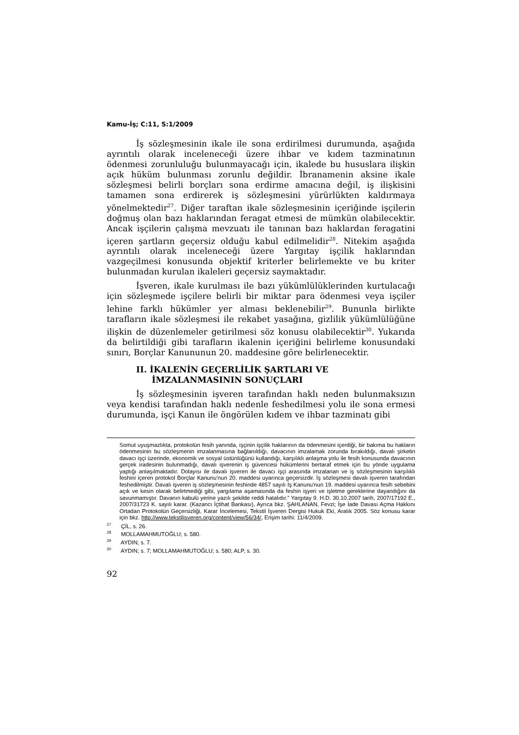Kamu-İş; C:11, S:1/2009
İş sözleşmesinin ikale ile sona erdirilmesi durumunda, aşağıda ayrıntılı olarak inceleneceği üzere ihbar ve kıdem tazminatının ödenmesi zorunluluğu bulunmayacağı için, ikalede bu hususlara ilişkin açık hüküm bulunması zorunlu değildir. İbranamenin aksine ikale sözleşmesi belirli borçları sona erdirme amacına değil, iş ilişkisini tamamen sona erdirerek iş sözleşmesini yürürlükten kaldırmaya yönelmektedir<sup>27</sup>. Diğer taraftan ikale sözleşmesinin içeriğinde işçilerin doğmuş olan bazı haklarından feragat etmesi de mümkün olabilecektir. Ancak işçilerin çalışma mevzuatı ile tanınan bazı haklardan feragatini içeren şartların geçersiz olduğu kabul edilmelidir<sup>28</sup>. Nitekim aşağıda ayrıntılı olarak inceleneceği üzere Yargıtay işçilik haklarından vazgeçilmesi konusunda objektif kriterler belirlemekte ve bu kriter bulunmadan kurulan ikaleleri geçersiz saymaktadır.
İşveren, ikale kurulması ile bazı yükümlülüklerinden kurtulacağı için sözleşmede işçilere belirli bir miktar para ödenmesi veya işçiler lehine farklı hükümler yer alması beklenebilir<sup>29</sup>. Bununla birlikte tarafların ikale sözleşmesi ile rekabet yasağına, gizlilik yükümlülüğüne ilişkin de düzenlemeler getirilmesi söz konusu olabilecektir<sup>30</sup>. Yukarıda da belirtildiği gibi tarafların ikalenin içeriğini belirleme konusundaki sınırı, Borçlar Kanununun 20. maddesine göre belirlenecektir.
II. İKALENİN GEÇERLİLİK ŞARTLARI VE İMZALANMASININ SONUÇLARI
İş sözleşmesinin işveren tarafından haklı neden bulunmaksızın veya kendisi tarafından haklı nedenle feshedilmesi yolu ile sona ermesi durumunda, işçi Kanun ile öngörülen kıdem ve ihbar tazminatı gibi
Somut uyuşmazlıkta, protokolün fesih yanında, işçinin işçilik haklarının da ödenmesini içerdiği, bir bakıma bu hakların ödenmesinin bu sözleşmenin imzalanmasına bağlanıldığı, davacının imzalamak zorunda bırakıldığı, davalı şirketin davacı işçi üzerinde, ekonomik ve sosyal üstünlüğünü kullandığı, karşılıklı anlaşma yolu ile fesih konusunda davacının gerçek iradesinin bulunmadığı, davalı işverenin iş güvencesi hükümlerini bertaraf etmek için bu yönde uygulama yaptığı anlaşılmaktadır. Dolayısı ile davalı işveren ile davacı işçi arasında imzalanan ve iş sözleşmesinin karşılıklı feshini içeren protokol Borçlar Kanunu’nun 20. maddesi uyarınca geçersizdir. İş sözleşmesi davalı işveren tarafından feshedilmiştir. Davalı işveren iş sözleşmesinin feshinde 4857 sayılı İş Kanunu'nun 19. maddesi uyarınca fesih sebebini açık ve kesin olarak belirtmediği gibi, yargılama aşamasında da feshin işyeri ve işletme gereklerine dayandığını da savunmamıştır. Davanın kabulü yerine yazılı şekilde reddi hatalıdır.” Yargıtay 9. H.D. 30.10.2007 tarih, 2007/17192 E., 2007/31723 K. sayılı karar. (Kazancı İçtihat Bankası), Ayrıca bkz. ŞAHLANAN, Fevzi; İşe İade Davası Açma Hakkını Ortadan Protokolün Geçersizliği, Karar İncelemesi, Tekstil İşveren Dergisi Hukuk Eki, Aralık 2005. Söz konusu karar için bkz. http://www.tekstilisveren.org/content/view/56/34/, Erişim tarihi: 11/4/2009.
<sup>27</sup> ÇİL, s. 26.
<sup>28</sup> MOLLAMAHMUTOĞLU; s. 580.
<sup>29</sup> AYDIN; s. 7.
<sup>30</sup> AYDIN; s. 7; MOLLAMAHMUTOĞLU; s. 580; ALP, s. 30.
92